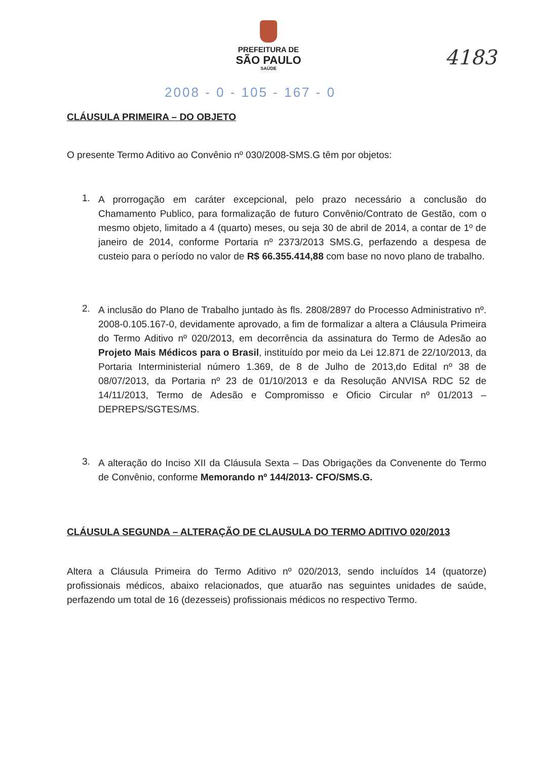PREFEITURA DE
SÃO PAULO
SAÚDE
4183
2008 - 0 - 105 - 167 - 0
CLÁUSULA PRIMEIRA – DO OBJETO
O presente Termo Aditivo ao Convênio nº 030/2008-SMS.G têm por objetos:
1.
A prorrogação em caráter excepcional, pelo prazo necessário a conclusão do Chamamento Publico, para formalização de futuro Convênio/Contrato de Gestão, com o mesmo objeto, limitado a 4 (quarto) meses, ou seja 30 de abril de 2014, a contar de 1º de janeiro de 2014, conforme Portaria nº 2373/2013 SMS.G, perfazendo a despesa de custeio para o período no valor de R$ 66.355.414,88 com base no novo plano de trabalho.
2.
A inclusão do Plano de Trabalho juntado às fls. 2808/2897 do Processo Administrativo nº. 2008-0.105.167-0, devidamente aprovado, a fim de formalizar a altera a Cláusula Primeira do Termo Aditivo nº 020/2013, em decorrência da assinatura do Termo de Adesão ao Projeto Mais Médicos para o Brasil, instituído por meio da Lei 12.871 de 22/10/2013, da Portaria Interministerial número 1.369, de 8 de Julho de 2013,do Edital nº 38 de 08/07/2013, da Portaria nº 23 de 01/10/2013 e da Resolução ANVISA RDC 52 de 14/11/2013, Termo de Adesão e Compromisso e Oficio Circular nº 01/2013 – DEPREPS/SGTES/MS.
3.
A alteração do Inciso XII da Cláusula Sexta – Das Obrigações da Convenente do Termo de Convênio, conforme Memorando nº 144/2013- CFO/SMS.G.
CLÁUSULA SEGUNDA – ALTERAÇÃO DE CLAUSULA DO TERMO ADITIVO 020/2013
Altera a Cláusula Primeira do Termo Aditivo nº 020/2013, sendo incluídos 14 (quatorze) profissionais médicos, abaixo relacionados, que atuarão nas seguintes unidades de saúde, perfazendo um total de 16 (dezesseis) profissionais médicos no respectivo Termo.